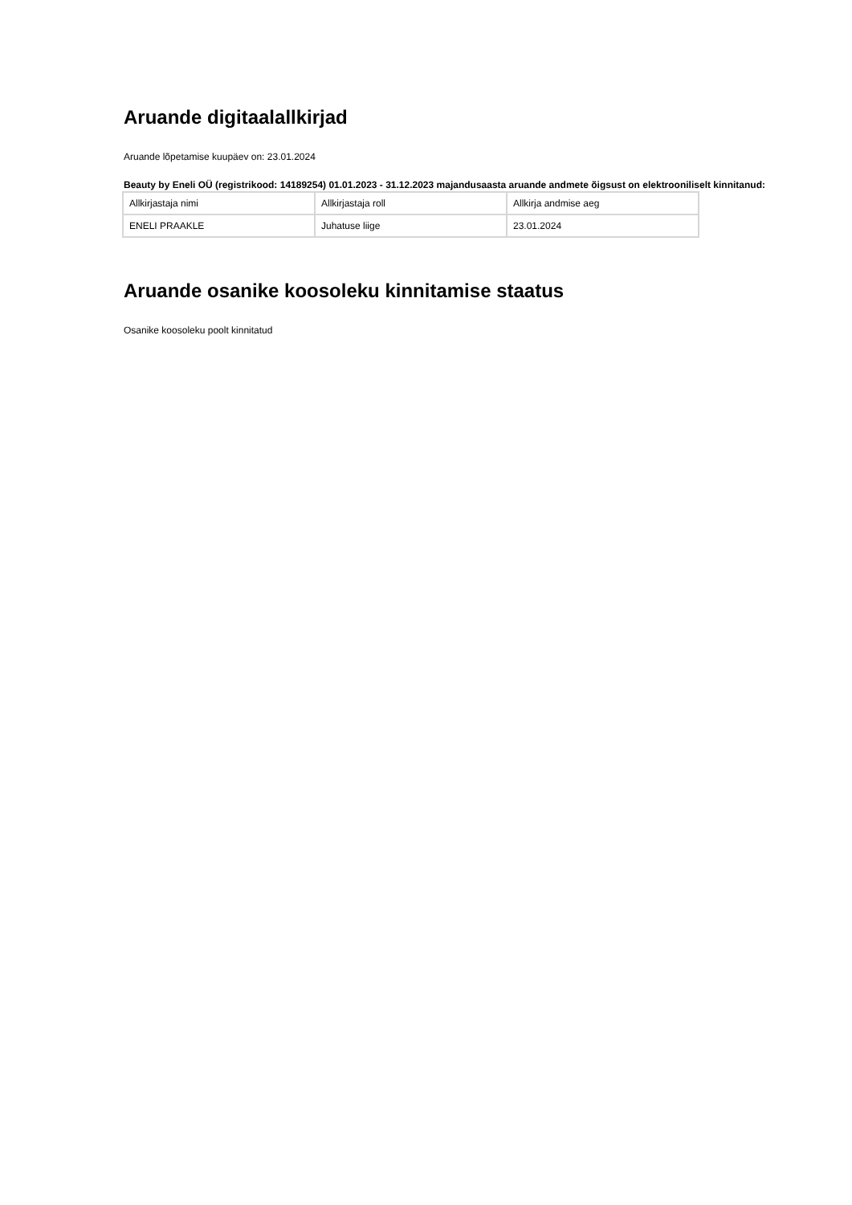Aruande digitaalallkirjad
Aruande lõpetamise kuupäev on: 23.01.2024
Beauty by Eneli OÜ (registrikood: 14189254) 01.01.2023 - 31.12.2023 majandusaasta aruande andmete õigsust on elektrooniliselt kinnitanud:
| Allkirjastaja nimi | Allkirjastaja roll | Allkirja andmise aeg |
| ENELI PRAAKLE | Juhatuse liige | 23.01.2024 |
Aruande osanike koosoleku kinnitamise staatus
Osanike koosoleku poolt kinnitatud